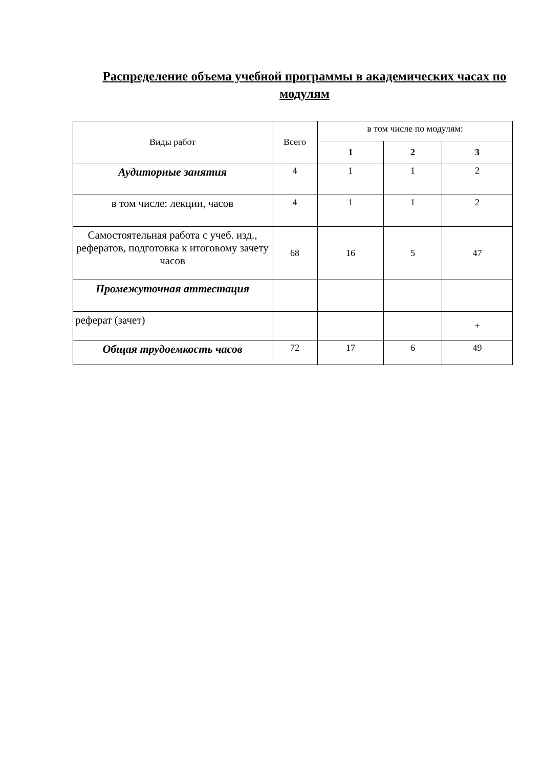Распределение объема учебной программы в академических часах по модулям
| Виды работ | Всего | в том числе по модулям: | | |
| | | 1 | 2 | 3 |
| Аудиторные занятия | 4 | 1 | 1 | 2 |
| в том числе: лекции, часов | 4 | 1 | 1 | 2 |
| Самостоятельная работа с учеб. изд., рефератов, подготовка к итоговому зачету часов | 68 | 16 | 5 | 47 |
| Промежуточная аттестация | | | | |
| реферат (зачет) | | | | + |
| Общая трудоемкость часов | 72 | 17 | 6 | 49 |